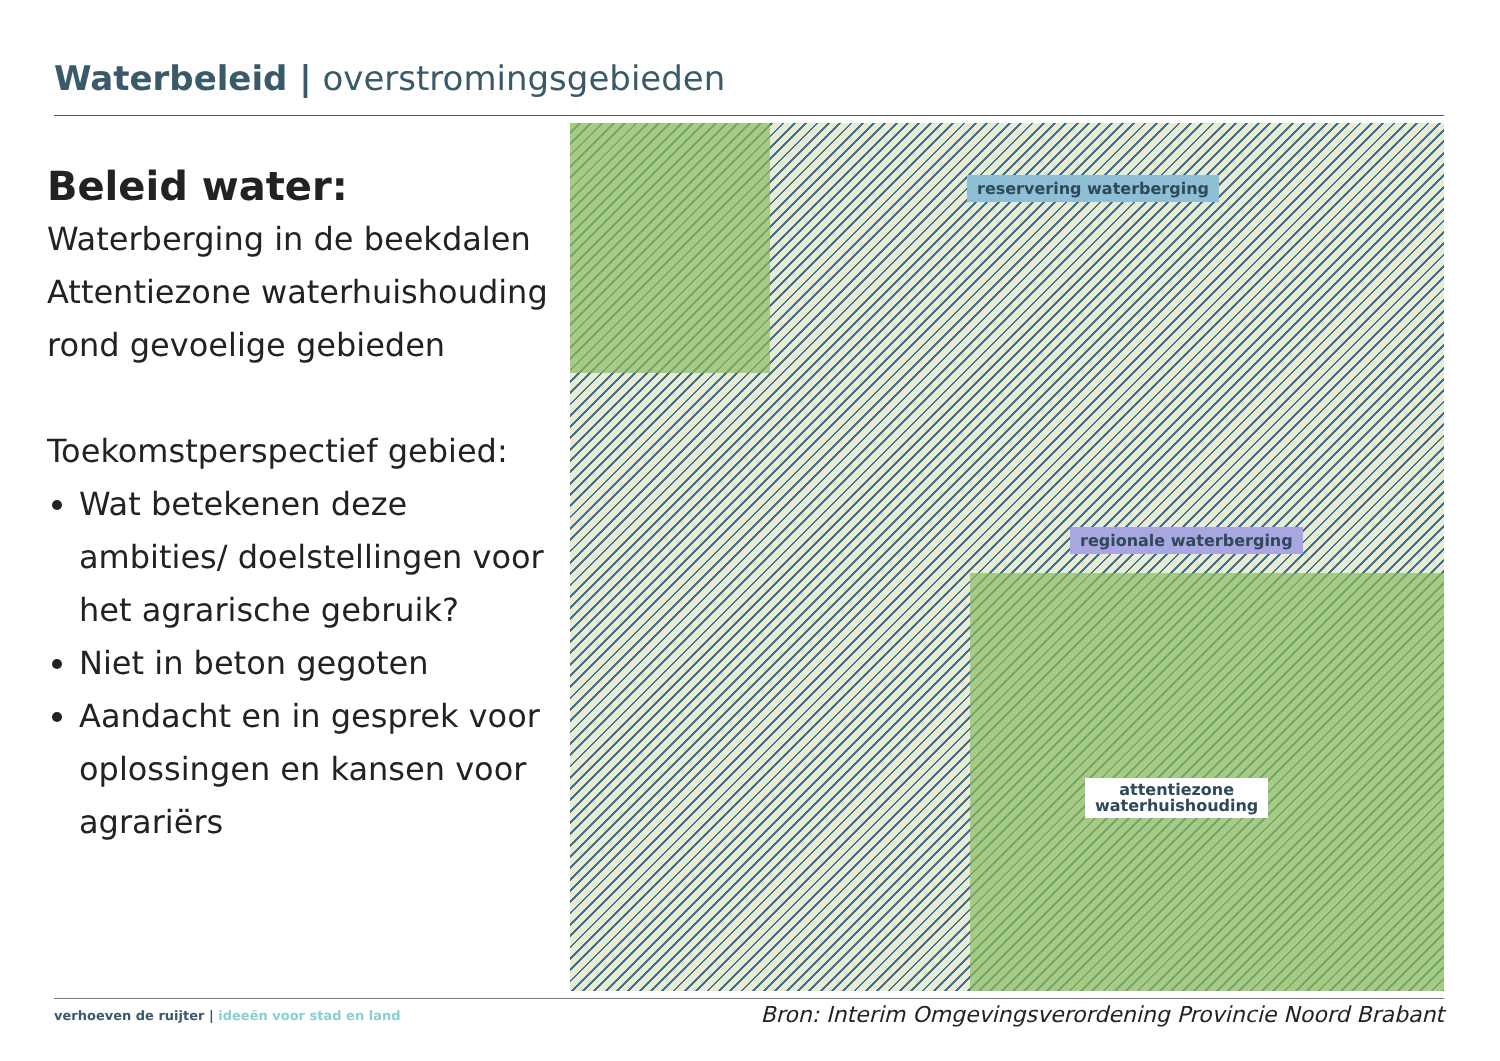Waterbeleid | overstromingsgebieden
Beleid water:
Waterberging in de beekdalen
Attentiezone waterhuishouding rond gevoelige gebieden
Toekomstperspectief gebied:
Wat betekenen deze ambities/ doelstellingen voor het agrarische gebruik?
Niet in beton gegoten
Aandacht en in gesprek voor oplossingen en kansen voor agrariërs
reservering waterberging
regionale waterberging
attentiezone
waterhuishouding
verhoeven de ruijter | ideeën voor stad en land
Bron: Interim Omgevingsverordening Provincie Noord Brabant